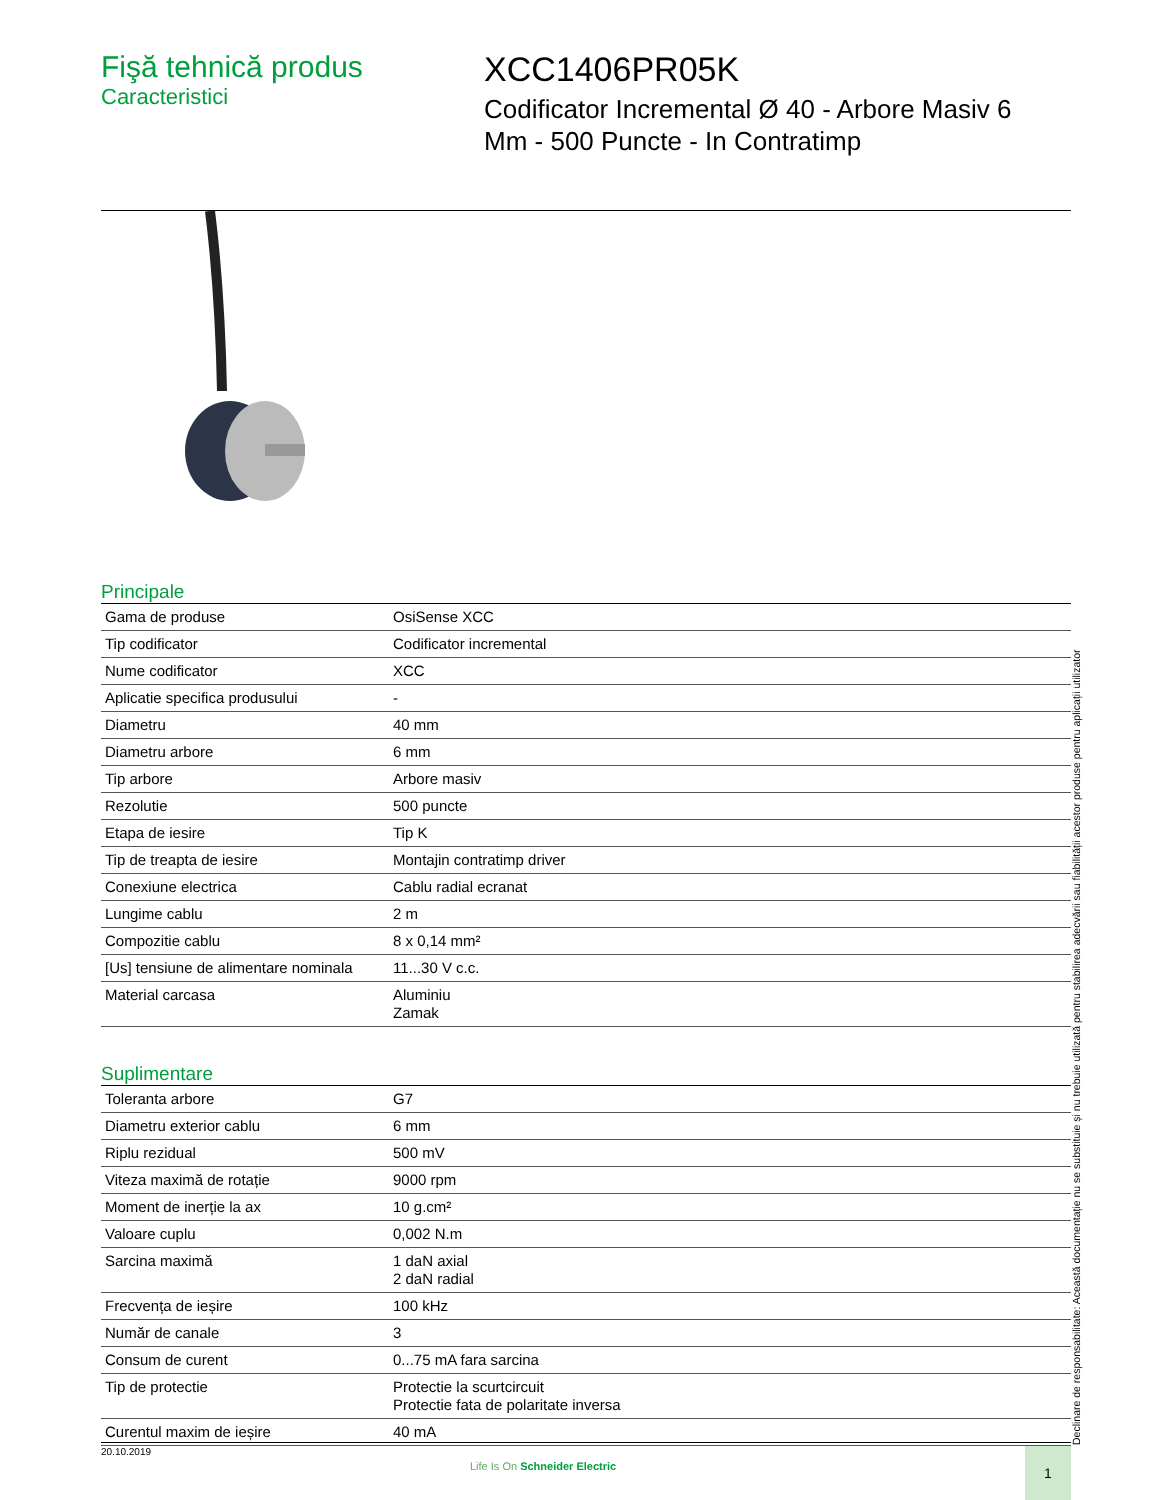Fişă tehnică produs
Caracteristici
XCC1406PR05K
Codificator Incremental Ø 40 - Arbore Masiv 6
Mm - 500 Puncte - In Contratimp
Principale
| Gama de produse | OsiSense XCC |
| Tip codificator | Codificator incremental |
| Nume codificator | XCC |
| Aplicatie specifica produsului | - |
| Diametru | 40 mm |
| Diametru arbore | 6 mm |
| Tip arbore | Arbore masiv |
| Rezolutie | 500 puncte |
| Etapa de iesire | Tip K |
| Tip de treapta de iesire | Montajin contratimp driver |
| Conexiune electrica | Cablu radial ecranat |
| Lungime cablu | 2 m |
| Compozitie cablu | 8 x 0,14 mm² |
| [Us] tensiune de alimentare nominala | 11...30 V c.c. |
| Material carcasa | Aluminiu Zamak |
Suplimentare
| Toleranta arbore | G7 |
| Diametru exterior cablu | 6 mm |
| Riplu rezidual | 500 mV |
| Viteza maximă de rotație | 9000 rpm |
| Moment de inerție la ax | 10 g.cm² |
| Valoare cuplu | 0,002 N.m |
| Sarcina maximă | 1 daN axial 2 daN radial |
| Frecvența de ieșire | 100 kHz |
| Număr de canale | 3 |
| Consum de curent | 0...75 mA fara sarcina |
| Tip de protectie | Protectie la scurtcircuit Protectie fata de polaritate inversa |
| Curentul maxim de ieșire | 40 mA |
Declinare de responsabilitate: Această documentație nu se substituie și nu trebuie utilizată pentru stabilirea adecvării sau fiabilității acestor produse pentru aplicații utilizator
20.10.2019
Life Is On Schneider Electric
1